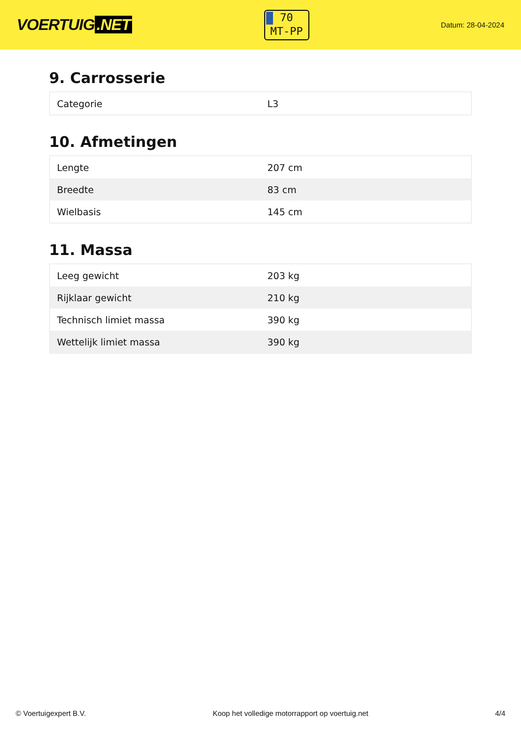VOERTUIG.NET
70
MT-PP
Datum: 28-04-2024
9. Carrosserie
| Categorie | L3 |
10. Afmetingen
| Lengte | 207 cm |
| Breedte | 83 cm |
| Wielbasis | 145 cm |
11. Massa
| Leeg gewicht | 203 kg |
| Rijklaar gewicht | 210 kg |
| Technisch limiet massa | 390 kg |
| Wettelijk limiet massa | 390 kg |
© Voertuigexpert B.V. Koop het volledige motorrapport op voertuig.net 4/4